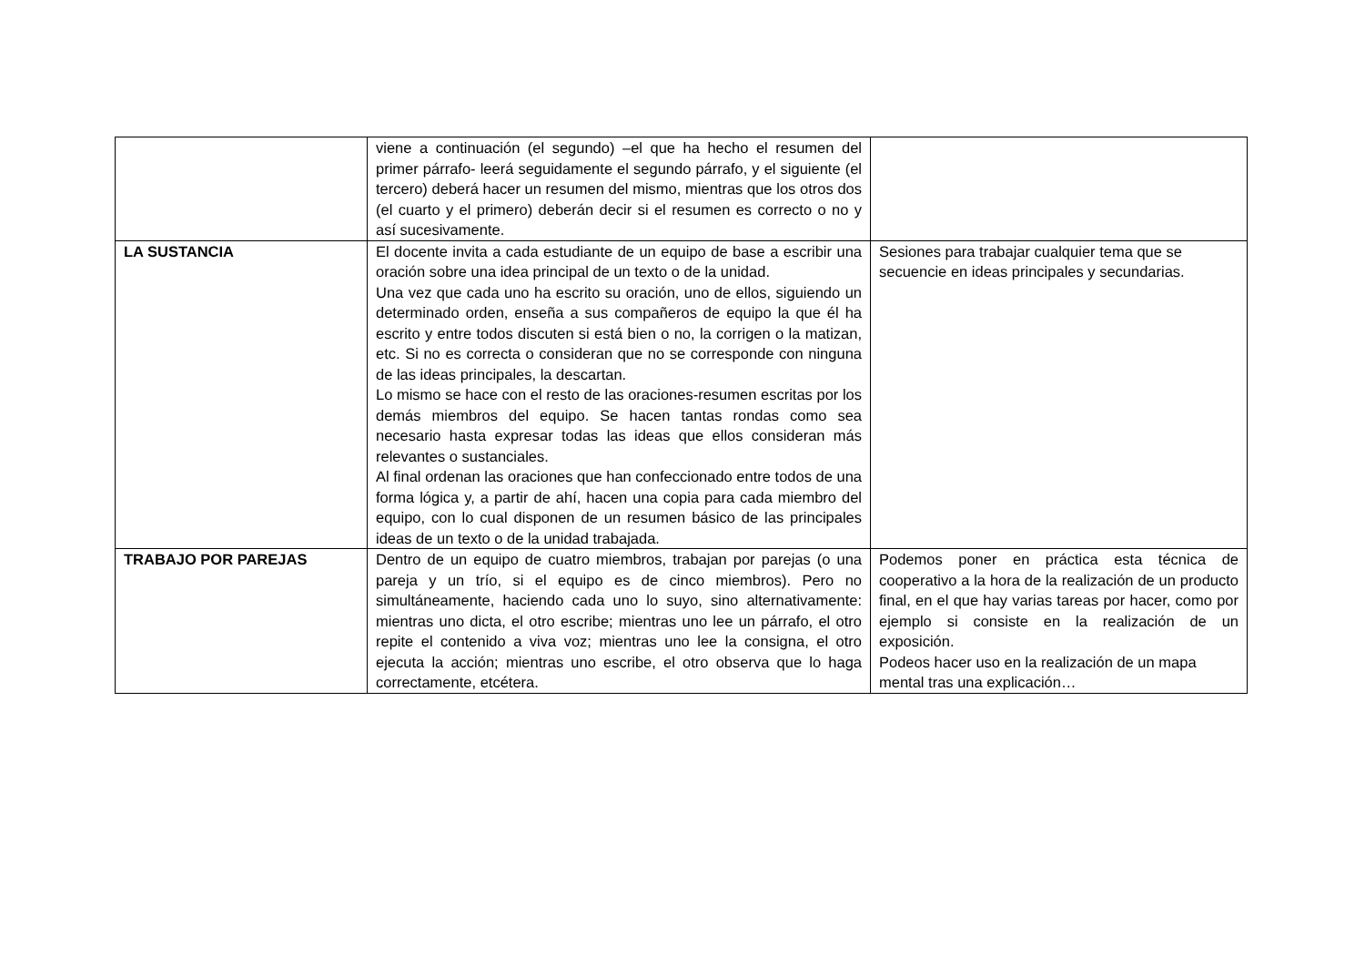| | viene a continuación (el segundo) –el que ha hecho el resumen del primer párrafo- leerá seguidamente el segundo párrafo, y el siguiente (el tercero) deberá hacer un resumen del mismo, mientras que los otros dos (el cuarto y el primero) deberán decir si el resumen es correcto o no y así sucesivamente. | |
| LA SUSTANCIA | El docente invita a cada estudiante de un equipo de base a escribir una oración sobre una idea principal de un texto o de la unidad. Una vez que cada uno ha escrito su oración, uno de ellos, siguiendo un determinado orden, enseña a sus compañeros de equipo la que él ha escrito y entre todos discuten si está bien o no, la corrigen o la matizan, etc. Si no es correcta o consideran que no se corresponde con ninguna de las ideas principales, la descartan. Lo mismo se hace con el resto de las oraciones-resumen escritas por los demás miembros del equipo. Se hacen tantas rondas como sea necesario hasta expresar todas las ideas que ellos consideran más relevantes o sustanciales. Al final ordenan las oraciones que han confeccionado entre todos de una forma lógica y, a partir de ahí, hacen una copia para cada miembro del equipo, con lo cual disponen de un resumen básico de las principales ideas de un texto o de la unidad trabajada. | Sesiones para trabajar cualquier tema que se secuencie en ideas principales y secundarias. |
| TRABAJO POR PAREJAS | Dentro de un equipo de cuatro miembros, trabajan por parejas (o una pareja y un trío, si el equipo es de cinco miembros). Pero no simultáneamente, haciendo cada uno lo suyo, sino alternativamente: mientras uno dicta, el otro escribe; mientras uno lee un párrafo, el otro repite el contenido a viva voz; mientras uno lee la consigna, el otro ejecuta la acción; mientras uno escribe, el otro observa que lo haga correctamente, etcétera. | Podemos poner en práctica esta técnica de cooperativo a la hora de la realización de un producto final, en el que hay varias tareas por hacer, como por ejemplo si consiste en la realización de un exposición. Podeos hacer uso en la realización de un mapa mental tras una explicación… |